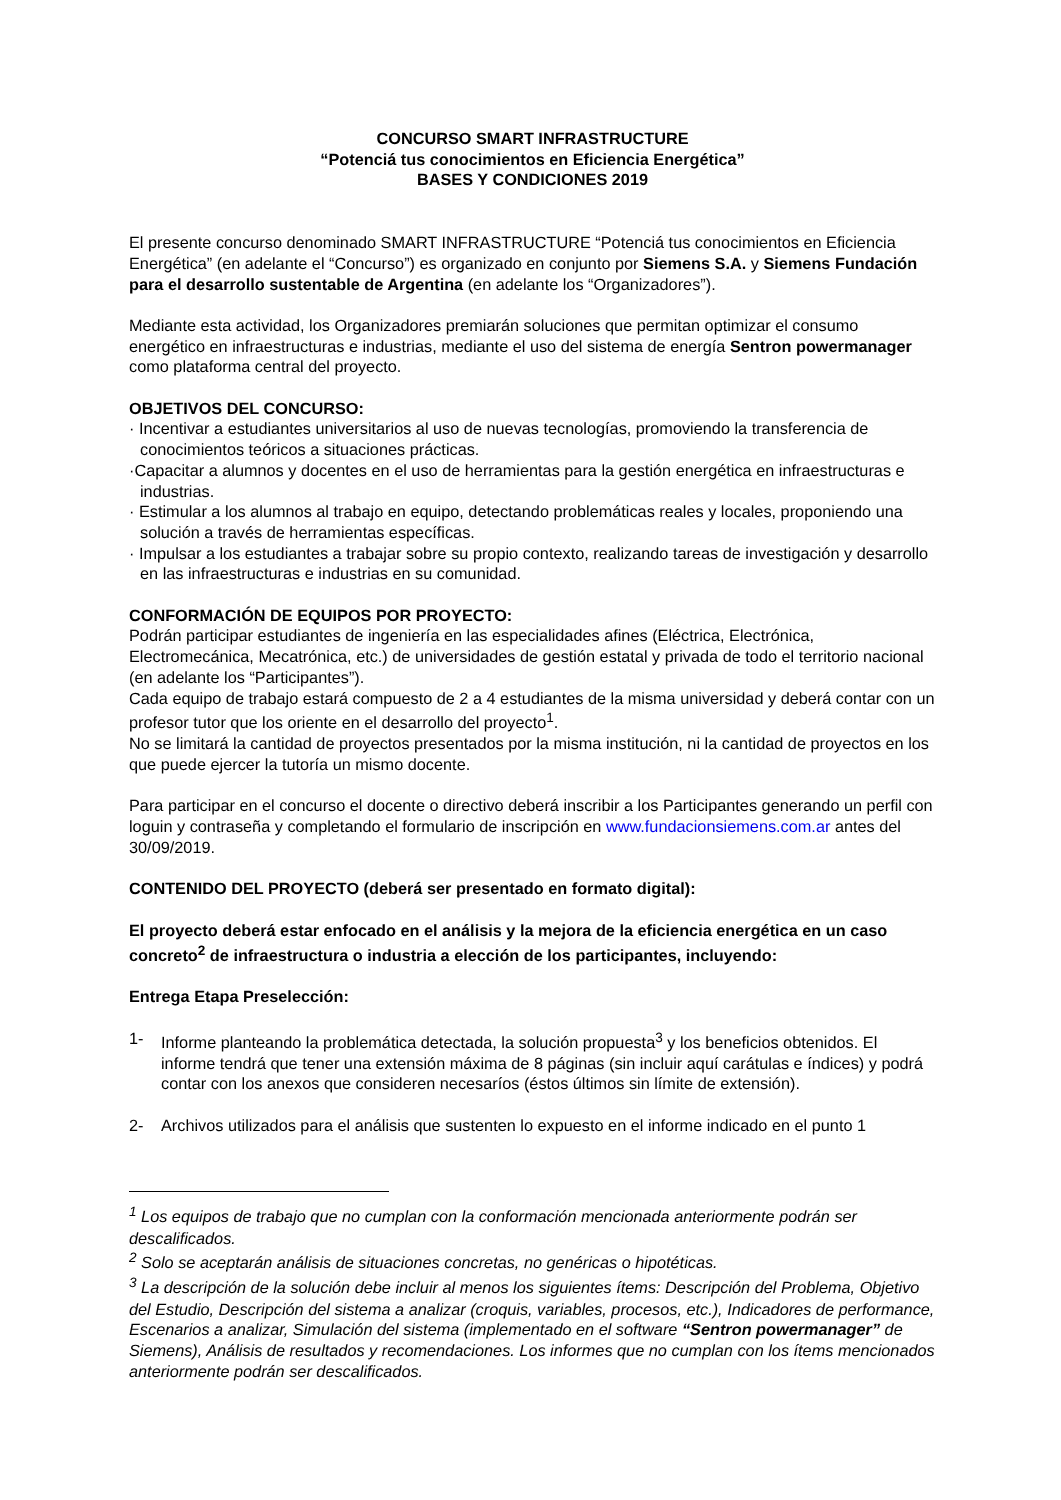CONCURSO SMART INFRASTRUCTURE
“Potenciá tus conocimientos en Eficiencia Energética”
BASES Y CONDICIONES 2019
El presente concurso denominado SMART INFRASTRUCTURE “Potenciá tus conocimientos en Eficiencia Energética” (en adelante el “Concurso”) es organizado en conjunto por Siemens S.A. y Siemens Fundación para el desarrollo sustentable de Argentina (en adelante los “Organizadores”).
Mediante esta actividad, los Organizadores premiarán soluciones que permitan optimizar el consumo energético en infraestructuras e industrias, mediante el uso del sistema de energía Sentron powermanager como plataforma central del proyecto.
OBJETIVOS DEL CONCURSO:
· Incentivar a estudiantes universitarios al uso de nuevas tecnologías, promoviendo la transferencia de conocimientos teóricos a situaciones prácticas.
·Capacitar a alumnos y docentes en el uso de herramientas para la gestión energética en infraestructuras e industrias.
· Estimular a los alumnos al trabajo en equipo, detectando problemáticas reales y locales, proponiendo una solución a través de herramientas específicas.
· Impulsar a los estudiantes a trabajar sobre su propio contexto, realizando tareas de investigación y desarrollo en las infraestructuras e industrias en su comunidad.
CONFORMACIÓN DE EQUIPOS POR PROYECTO:
Podrán participar estudiantes de ingeniería en las especialidades afines (Eléctrica, Electrónica, Electromecánica, Mecatrónica, etc.) de universidades de gestión estatal y privada de todo el territorio nacional (en adelante los “Participantes”).
Cada equipo de trabajo estará compuesto de 2 a 4 estudiantes de la misma universidad y deberá contar con un profesor tutor que los oriente en el desarrollo del proyecto<sup>1</sup>.
No se limitará la cantidad de proyectos presentados por la misma institución, ni la cantidad de proyectos en los que puede ejercer la tutoría un mismo docente.
Para participar en el concurso el docente o directivo deberá inscribir a los Participantes generando un perfil con loguin y contraseña y completando el formulario de inscripción en www.fundacionsiemens.com.ar antes del 30/09/2019.
CONTENIDO DEL PROYECTO (deberá ser presentado en formato digital):
El proyecto deberá estar enfocado en el análisis y la mejora de la eficiencia energética en un caso concreto<sup>2</sup> de infraestructura o industria a elección de los participantes, incluyendo:
Entrega Etapa Preselección:
1- Informe planteando la problemática detectada, la solución propuesta<sup>3</sup> y los beneficios obtenidos. El informe tendrá que tener una extensión máxima de 8 páginas (sin incluir aquí carátulas e índices) y podrá contar con los anexos que consideren necesaríos (éstos últimos sin límite de extensión).
2- Archivos utilizados para el análisis que sustenten lo expuesto en el informe indicado en el punto 1
<sup>1</sup> Los equipos de trabajo que no cumplan con la conformación mencionada anteriormente podrán ser descalificados.
<sup>2</sup> Solo se aceptarán análisis de situaciones concretas, no genéricas o hipotéticas.
<sup>3</sup> La descripción de la solución debe incluir al menos los siguientes ítems: Descripción del Problema, Objetivo del Estudio, Descripción del sistema a analizar (croquis, variables, procesos, etc.), Indicadores de performance, Escenarios a analizar, Simulación del sistema (implementado en el software “Sentron powermanager” de Siemens), Análisis de resultados y recomendaciones. Los informes que no cumplan con los ítems mencionados anteriormente podrán ser descalificados.